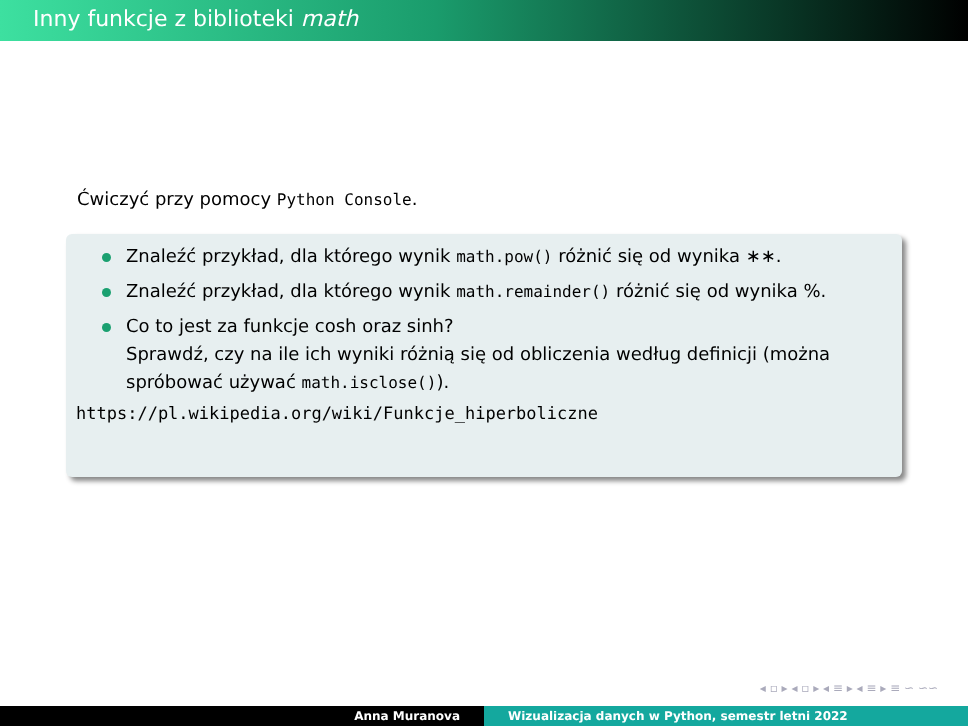Inny funkcje z biblioteki math
Ćwiczyć przy pomocy Python Console.
Znaleźć przykład, dla którego wynik math.pow() różnić się od wynika ∗∗.
Znaleźć przykład, dla którego wynik math.remainder() różnić się od wynika %.
Co to jest za funkcje cosh oraz sinh?
Sprawdź, czy na ile ich wyniki różnią się od obliczenia według definicji (można spróbować używać math.isclose()).
https://pl.wikipedia.org/wiki/Funkcje_hiperboliczne
◂ ▫ ▸ ◂ ▫ ▸ ◂ ≡ ▸ ◂ ≡ ▸ ≡ ∽ ∽∽
Anna Muranova Wizualizacja danych w Python, semestr letni 2022